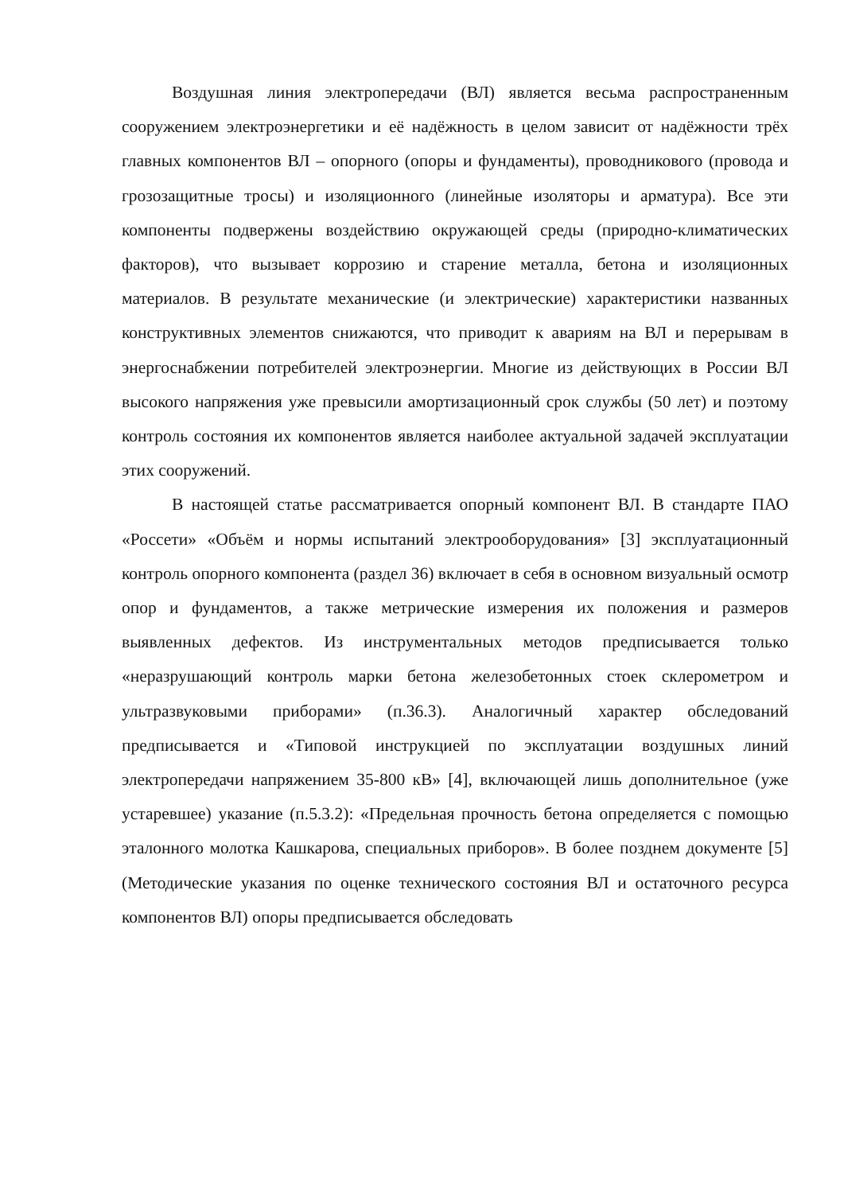Воздушная линия электропередачи (ВЛ) является весьма распространенным сооружением электроэнергетики и её надёжность в целом зависит от надёжности трёх главных компонентов ВЛ – опорного (опоры и фундаменты), проводникового (провода и грозозащитные тросы) и изоляционного (линейные изоляторы и арматура). Все эти компоненты подвержены воздействию окружающей среды (природно-климатических факторов), что вызывает коррозию и старение металла, бетона и изоляционных материалов. В результате механические (и электрические) характеристики названных конструктивных элементов снижаются, что приводит к авариям на ВЛ и перерывам в энергоснабжении потребителей электроэнергии. Многие из действующих в России ВЛ высокого напряжения уже превысили амортизационный срок службы (50 лет) и поэтому контроль состояния их компонентов является наиболее актуальной задачей эксплуатации этих сооружений.
В настоящей статье рассматривается опорный компонент ВЛ. В стандарте ПАО «Россети» «Объём и нормы испытаний электрооборудования» [3] эксплуатационный контроль опорного компонента (раздел 36) включает в себя в основном визуальный осмотр опор и фундаментов, а также метрические измерения их положения и размеров выявленных дефектов. Из инструментальных методов предписывается только «неразрушающий контроль марки бетона железобетонных стоек склерометром и ультразвуковыми приборами» (п.36.3). Аналогичный характер обследований предписывается и «Типовой инструкцией по эксплуатации воздушных линий электропередачи напряжением 35-800 кВ» [4], включающей лишь дополнительное (уже устаревшее) указание (п.5.3.2): «Предельная прочность бетона определяется с помощью эталонного молотка Кашкарова, специальных приборов». В более позднем документе [5] (Методические указания по оценке технического состояния ВЛ и остаточного ресурса компонентов ВЛ) опоры предписывается обследовать